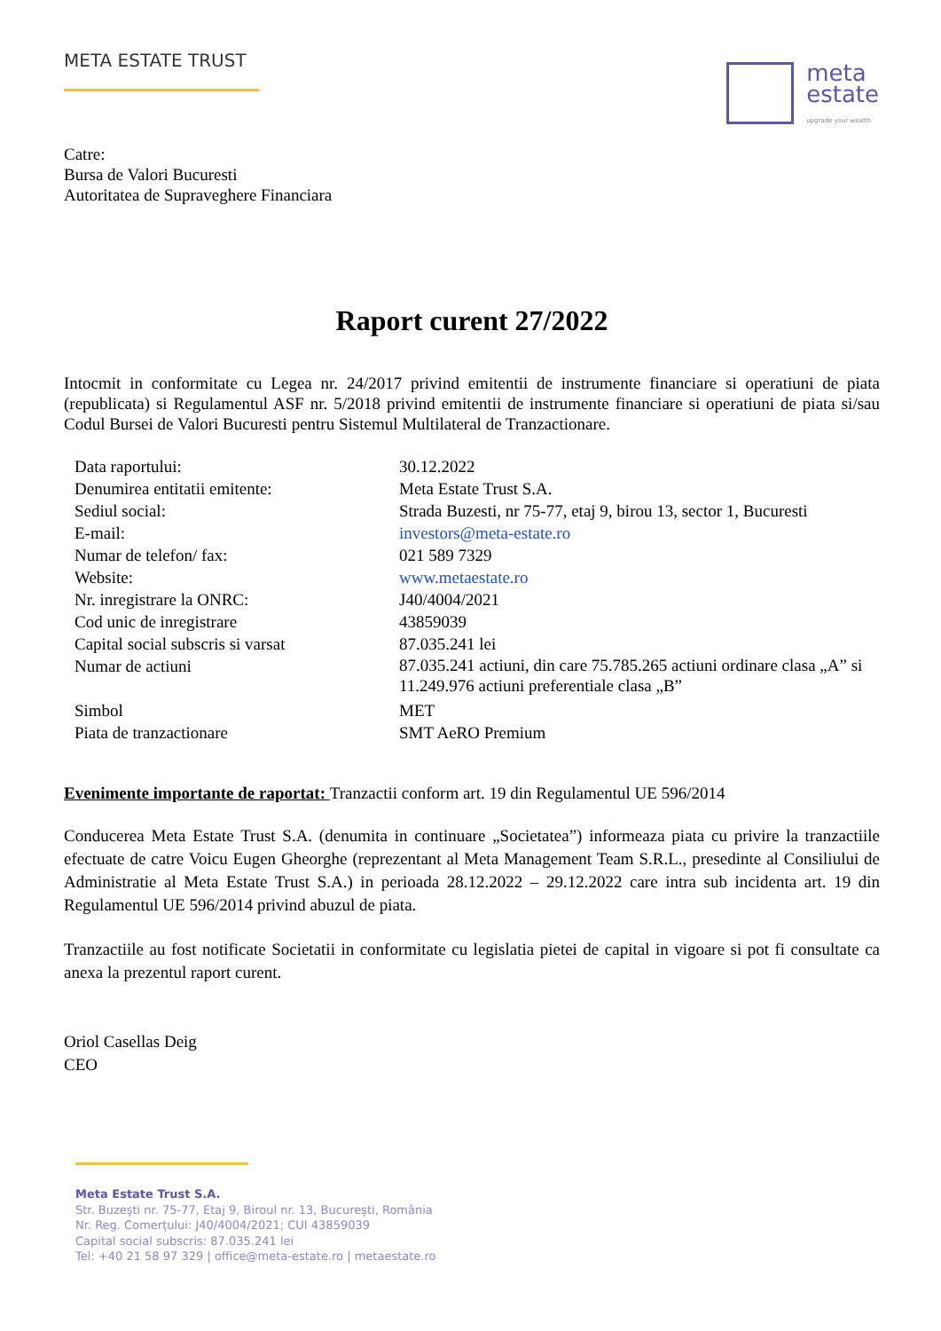META ESTATE TRUST
meta
estate upgrade your wealth
Catre:
Bursa de Valori Bucuresti
Autoritatea de Supraveghere Financiara
Raport curent 27/2022
Intocmit in conformitate cu Legea nr. 24/2017 privind emitentii de instrumente financiare si operatiuni de piata (republicata) si Regulamentul ASF nr. 5/2018 privind emitentii de instrumente financiare si operatiuni de piata si/sau Codul Bursei de Valori Bucuresti pentru Sistemul Multilateral de Tranzactionare.
| Data raportului: | 30.12.2022 |
| Denumirea entitatii emitente: | Meta Estate Trust S.A. |
| Sediul social: | Strada Buzesti, nr 75-77, etaj 9, birou 13, sector 1, Bucuresti |
| E-mail: | investors@meta-estate.ro |
| Numar de telefon/ fax: | 021 589 7329 |
| Website: | www.metaestate.ro |
| Nr. inregistrare la ONRC: | J40/4004/2021 |
| Cod unic de inregistrare | 43859039 |
| Capital social subscris si varsat | 87.035.241 lei |
| Numar de actiuni | 87.035.241 actiuni, din care 75.785.265 actiuni ordinare clasa „A” si 11.249.976 actiuni preferentiale clasa „B” |
| Simbol | MET |
| Piata de tranzactionare | SMT AeRO Premium |
Evenimente importante de raportat: Tranzactii conform art. 19 din Regulamentul UE 596/2014
Conducerea Meta Estate Trust S.A. (denumita in continuare „Societatea”) informeaza piata cu privire la tranzactiile efectuate de catre Voicu Eugen Gheorghe (reprezentant al Meta Management Team S.R.L., presedinte al Consiliului de Administratie al Meta Estate Trust S.A.) in perioada 28.12.2022 – 29.12.2022 care intra sub incidenta art. 19 din Regulamentul UE 596/2014 privind abuzul de piata.
Tranzactiile au fost notificate Societatii in conformitate cu legislatia pietei de capital in vigoare si pot fi consultate ca anexa la prezentul raport curent.
Oriol Casellas Deig
CEO
Meta Estate Trust S.A.
Str. Buzești nr. 75-77, Etaj 9, Biroul nr. 13, București, România
Nr. Reg. Comerțului: J40/4004/2021; CUI 43859039
Capital social subscris: 87.035.241 lei
Tel: +40 21 58 97 329 | office@meta-estate.ro | metaestate.ro